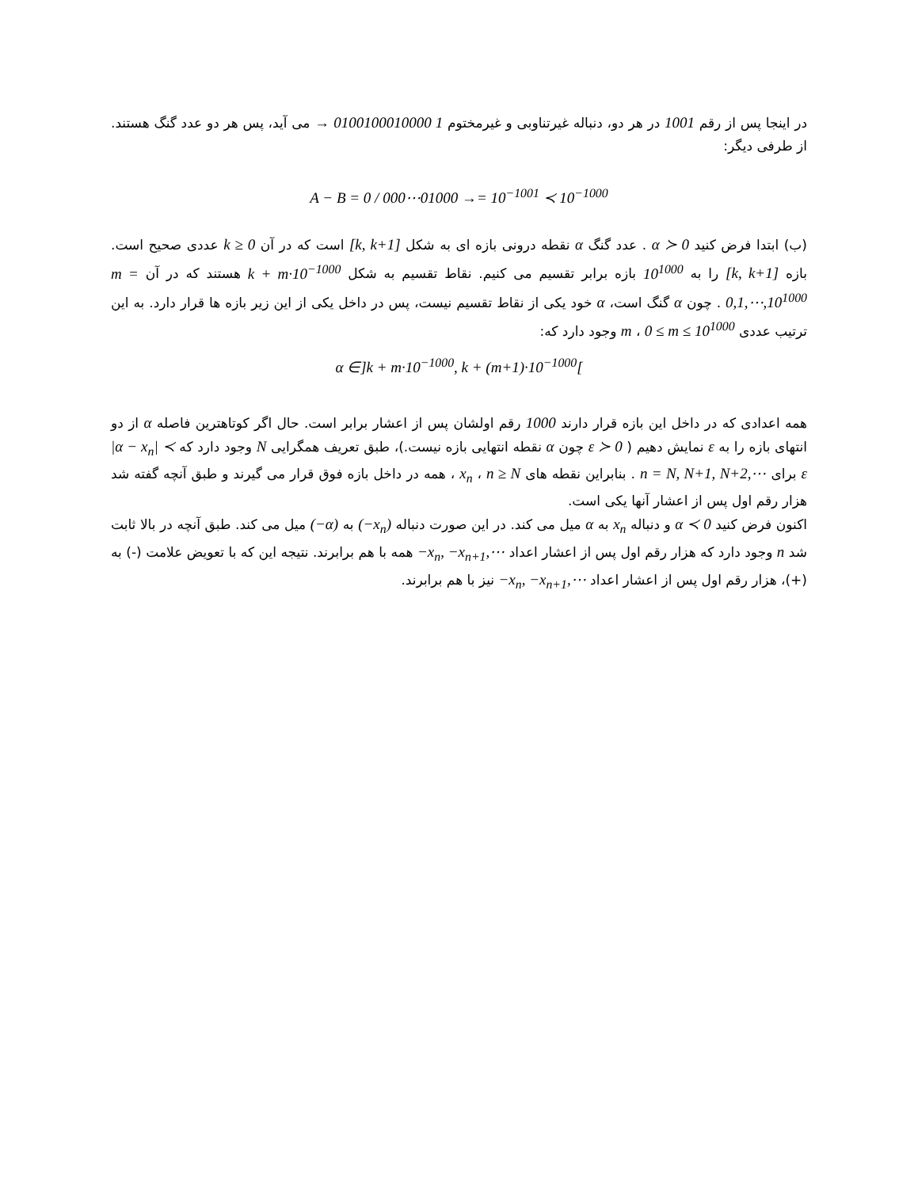در اینجا پس از رقم 1001 در هر دو، دنباله غیرتناوبی و غیرمختوم → 0100100010000 1 می آید، پس هر دو عدد گنگ هستند. از طرفی دیگر:
A − B = 0 / 000⋯01000 →= 10<sup>−1001</sup> ≺ 10<sup>−1000</sup>
(ب) ابتدا فرض کنید α ≻ 0 . عدد گنگ α نقطه درونی بازه ای به شکل [k, k+1] است که در آن k ≥ 0 عددی صحیح است. بازه [k, k+1] را به 10<sup>1000</sup> بازه برابر تقسیم می کنیم. نقاط تقسیم به شکل k + m·10<sup>−1000</sup> هستند که در آن m = 0,1,⋯,10<sup>1000</sup> . چون α گنگ است، α خود یکی از نقاط تقسیم نیست، پس در داخل یکی از این زیر بازه ها قرار دارد. به این ترتیب عددی m ، 0 ≤ m ≤ 10<sup>1000</sup> وجود دارد که:
α ∈]k + m·10<sup>−1000</sup>, k + (m+1)·10<sup>−1000</sup>[
همه اعدادی که در داخل این بازه قرار دارند 1000 رقم اولشان پس از اعشار برابر است. حال اگر کوتاهترین فاصله α از دو انتهای بازه را به ε نمایش دهیم ( ε ≻ 0 چون α نقطه انتهایی بازه نیست.)، طبق تعریف همگرایی N وجود دارد که |α − x<sub>n</sub>| ≺ ε برای n = N, N+1, N+2,⋯ . بنابراین نقطه های x<sub>n</sub> ، n ≥ N ، همه در داخل بازه فوق قرار می گیرند و طبق آنچه گفته شد هزار رقم اول پس از اعشار آنها یکی است.
اکنون فرض کنید α ≺ 0 و دنباله x<sub>n</sub> به α میل می کند. در این صورت دنباله (−x<sub>n</sub>) به (−α) میل می کند. طبق آنچه در بالا ثابت شد n وجود دارد که هزار رقم اول پس از اعشار اعداد −x<sub>n</sub>, −x<sub>n+1</sub>,⋯ همه با هم برابرند. نتیجه این که با تعویض علامت (-) به (+)، هزار رقم اول پس از اعشار اعداد −x<sub>n</sub>, −x<sub>n+1</sub>,⋯ نیز با هم برابرند.